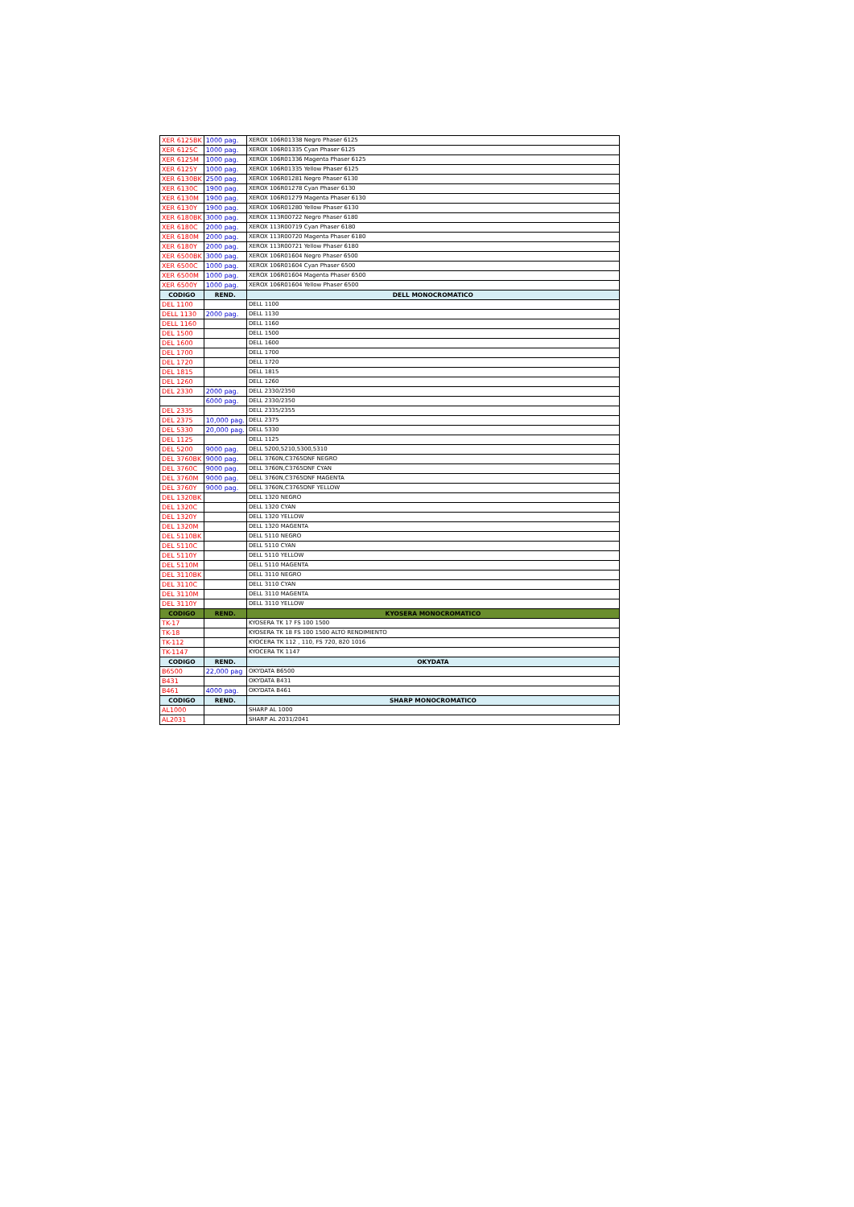| XER 6125BK | 1000 pag. | XEROX 106R01338 Negro Phaser 6125 |
| XER 6125C | 1000 pag. | XEROX 106R01335 Cyan Phaser 6125 |
| XER 6125M | 1000 pag. | XEROX 106R01336 Magenta Phaser 6125 |
| XER 6125Y | 1000 pag. | XEROX 106R01335 Yellow Phaser 6125 |
| XER 6130BK | 2500 pag. | XEROX 106R01281 Negro Phaser 6130 |
| XER 6130C | 1900 pag. | XEROX 106R01278 Cyan Phaser 6130 |
| XER 6130M | 1900 pag. | XEROX 106R01279 Magenta Phaser 6130 |
| XER 6130Y | 1900 pag. | XEROX 106R01280 Yellow Phaser 6130 |
| XER 6180BK | 3000 pag. | XEROX 113R00722 Negro Phaser 6180 |
| XER 6180C | 2000 pag. | XEROX 113R00719 Cyan Phaser 6180 |
| XER 6180M | 2000 pag. | XEROX 113R00720 Magenta Phaser 6180 |
| XER 6180Y | 2000 pag. | XEROX 113R00721 Yellow Phaser 6180 |
| XER 6500BK | 3000 pag. | XEROX 106R01604 Negro Phaser 6500 |
| XER 6500C | 1000 pag. | XEROX 106R01604 Cyan Phaser 6500 |
| XER 6500M | 1000 pag. | XEROX 106R01604 Magenta Phaser 6500 |
| XER 6500Y | 1000 pag. | XEROX 106R01604 Yellow Phaser 6500 |
| CODIGO | REND. | DELL MONOCROMATICO |
| DEL 1100 | | DELL 1100 |
| DELL 1130 | 2000 pag. | DELL 1130 |
| DELL 1160 | | DELL 1160 |
| DEL 1500 | | DELL 1500 |
| DEL 1600 | | DELL 1600 |
| DEL 1700 | | DELL 1700 |
| DEL 1720 | | DELL 1720 |
| DEL 1815 | | DELL 1815 |
| DEL 1260 | | DELL 1260 |
| DEL 2330 | 2000 pag. | DELL 2330/2350 |
| | 6000 pag. | DELL 2330/2350 |
| DEL 2335 | | DELL 2335/2355 |
| DEL 2375 | 10,000 pag. | DELL 2375 |
| DEL 5330 | 20,000 pag. | DELL 5330 |
| DEL 1125 | | DELL 1125 |
| DEL 5200 | 9000 pag. | DELL 5200,5210,5300,5310 |
| DEL 3760BK | 9000 pag. | DELL 3760N,C3765DNF NEGRO |
| DEL 3760C | 9000 pag. | DELL 3760N,C3765DNF CYAN |
| DEL 3760M | 9000 pag. | DELL 3760N,C3765DNF MAGENTA |
| DEL 3760Y | 9000 pag. | DELL 3760N,C3765DNF YELLOW |
| DEL 1320BK | | DELL 1320 NEGRO |
| DEL 1320C | | DELL 1320 CYAN |
| DEL 1320Y | | DELL 1320 YELLOW |
| DEL 1320M | | DELL 1320 MAGENTA |
| DEL 5110BK | | DELL 5110 NEGRO |
| DEL 5110C | | DELL 5110 CYAN |
| DEL 5110Y | | DELL 5110 YELLOW |
| DEL 5110M | | DELL 5110 MAGENTA |
| DEL 3110BK | | DELL 3110 NEGRO |
| DEL 3110C | | DELL 3110 CYAN |
| DEL 3110M | | DELL 3110 MAGENTA |
| DEL 3110Y | | DELL 3110 YELLOW |
| CODIGO | REND. | KYOSERA MONOCROMATICO |
| TK-17 | | KYOSERA TK 17 FS 100 1500 |
| TK-18 | | KYOSERA TK 18 FS 100 1500 ALTO RENDIMIENTO |
| TK-112 | | KYOCERA TK 112 , 110, FS 720, 820 1016 |
| TK-1147 | | KYOCERA TK 1147 |
| CODIGO | REND. | OKYDATA |
| B6500 | 22,000 pag | OKYDATA B6500 |
| B431 | | OKYDATA B431 |
| B461 | 4000 pag. | OKYDATA B461 |
| CODIGO | REND. | SHARP MONOCROMATICO |
| AL1000 | | SHARP AL 1000 |
| AL2031 | | SHARP AL 2031/2041 |